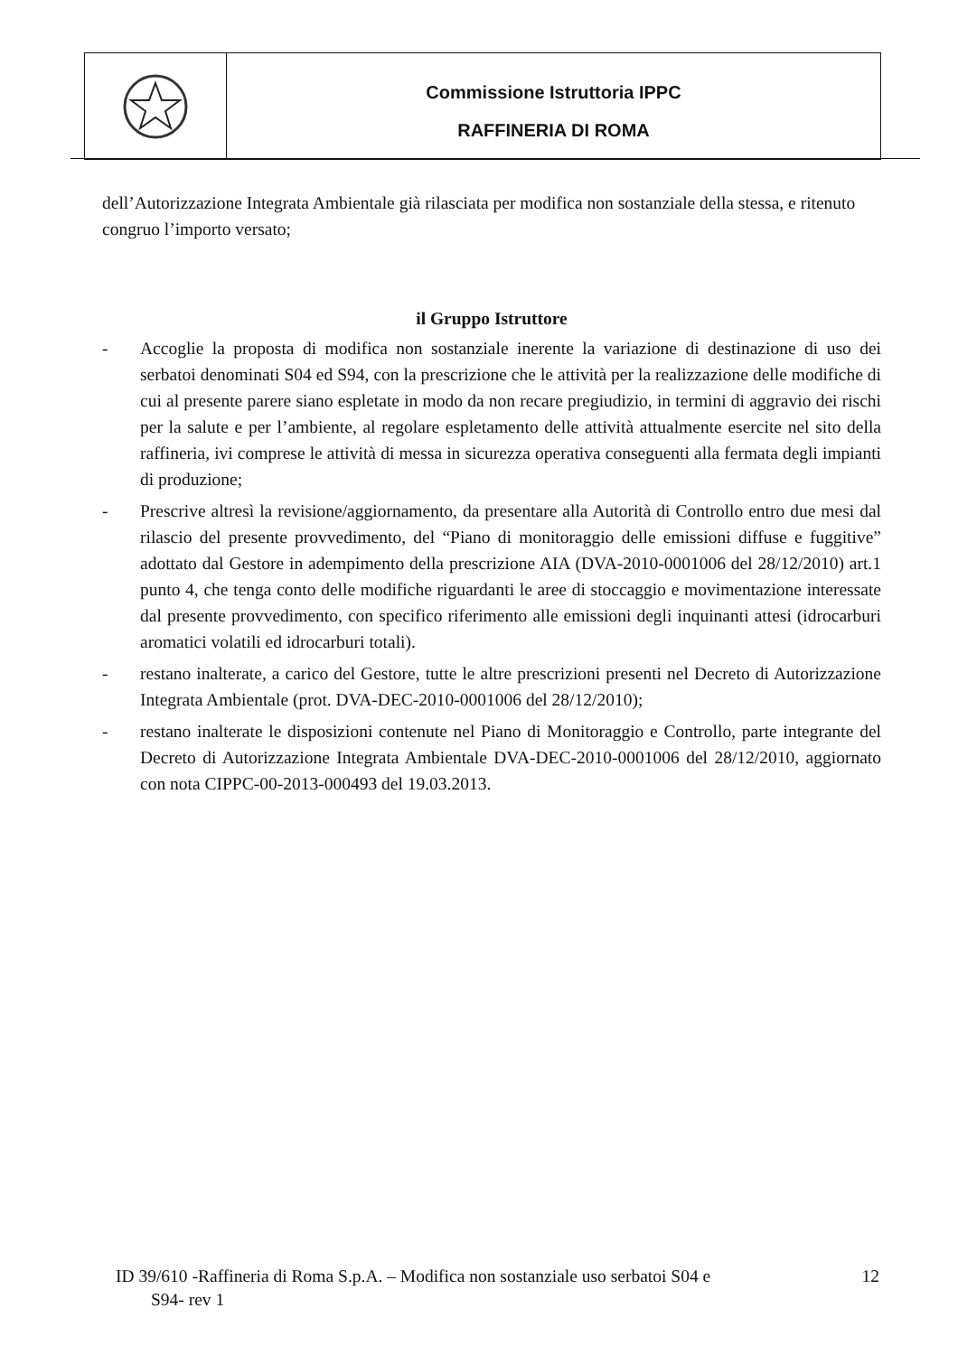Commissione Istruttoria IPPC
RAFFINERIA DI ROMA
dell’Autorizzazione Integrata Ambientale già rilasciata per modifica non sostanziale della stessa, e ritenuto congruo l’importo versato;
il Gruppo Istruttore
- Accoglie la proposta di modifica non sostanziale inerente la variazione di destinazione di uso dei serbatoi denominati S04 ed S94, con la prescrizione che le attività per la realizzazione delle modifiche di cui al presente parere siano espletate in modo da non recare pregiudizio, in termini di aggravio dei rischi per la salute e per l’ambiente, al regolare espletamento delle attività attualmente esercite nel sito della raffineria, ivi comprese le attività di messa in sicurezza operativa conseguenti alla fermata degli impianti di produzione;
- Prescrive altresì la revisione/aggiornamento, da presentare alla Autorità di Controllo entro due mesi dal rilascio del presente provvedimento, del “Piano di monitoraggio delle emissioni diffuse e fuggitive” adottato dal Gestore in adempimento della prescrizione AIA (DVA-2010-0001006 del 28/12/2010) art.1 punto 4, che tenga conto delle modifiche riguardanti le aree di stoccaggio e movimentazione interessate dal presente provvedimento, con specifico riferimento alle emissioni degli inquinanti attesi (idrocarburi aromatici volatili ed idrocarburi totali).
- restano inalterate, a carico del Gestore, tutte le altre prescrizioni presenti nel Decreto di Autorizzazione Integrata Ambientale (prot. DVA-DEC-2010-0001006 del 28/12/2010);
- restano inalterate le disposizioni contenute nel Piano di Monitoraggio e Controllo, parte integrante del Decreto di Autorizzazione Integrata Ambientale DVA-DEC-2010-0001006 del 28/12/2010, aggiornato con nota CIPPC-00-2013-000493 del 19.03.2013.
ID 39/610 -Raffineria di Roma S.p.A. – Modifica non sostanziale uso serbatoi S04 e
S94- rev 1
12